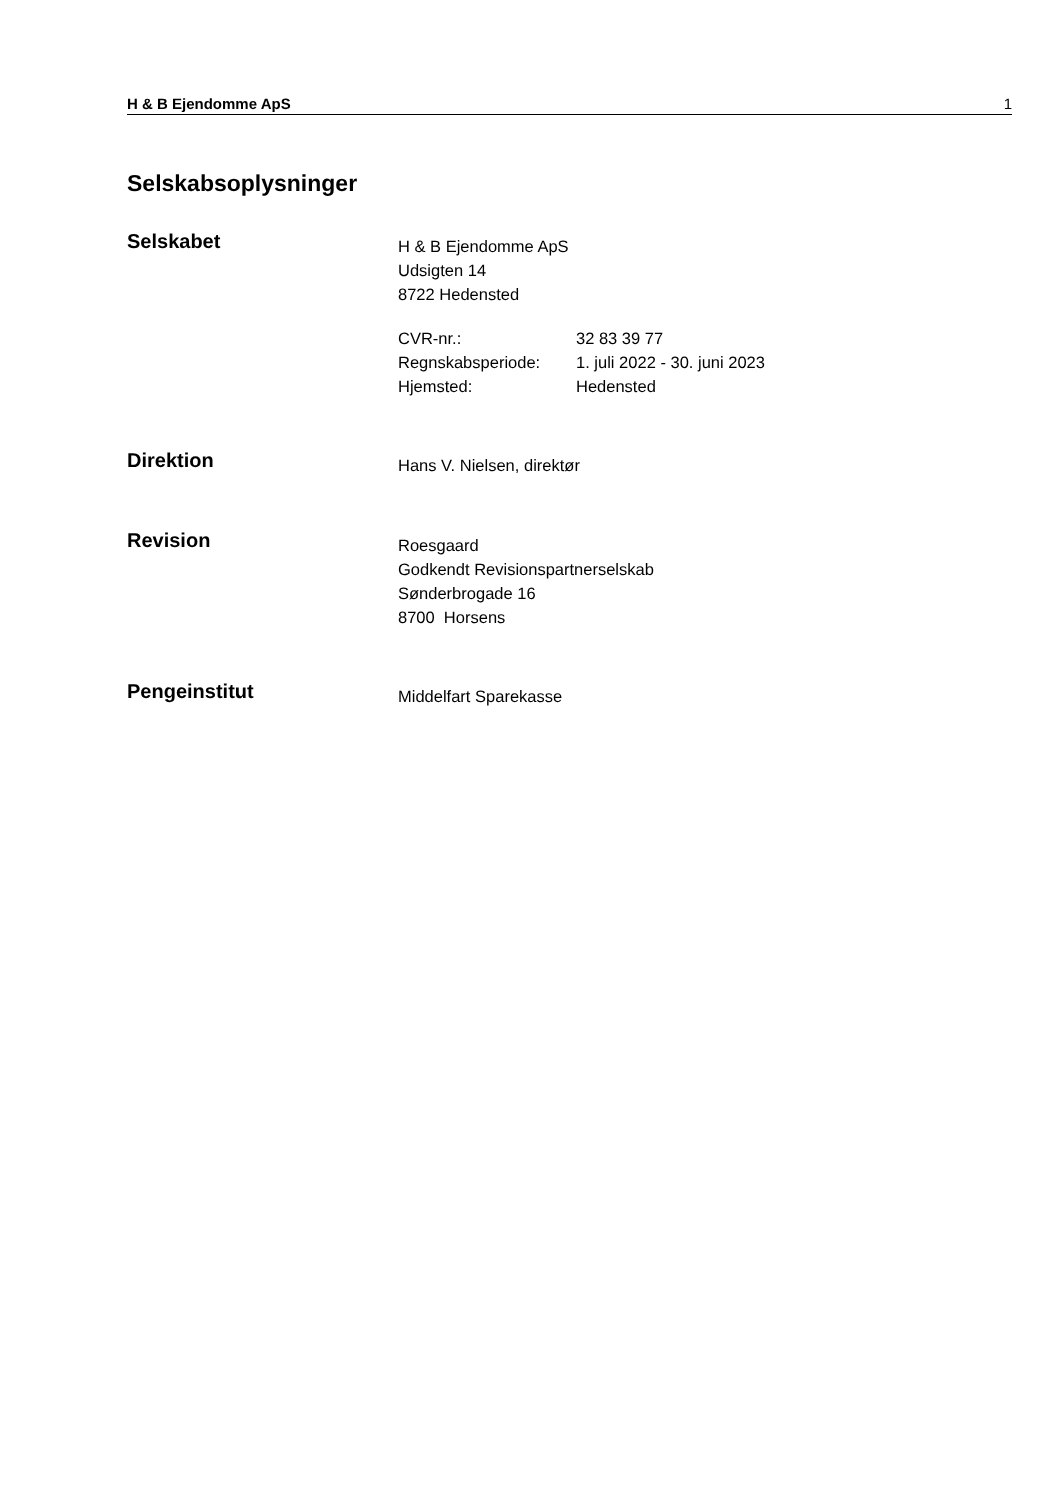H & B Ejendomme ApS 1
Selskabsoplysninger
Selskabet
H & B Ejendomme ApS
Udsigten 14
8722 Hedensted
CVR-nr.: 32 83 39 77 Regnskabsperiode: 1. juli 2022 - 30. juni 2023 Hjemsted: Hedensted
Direktion
Hans V. Nielsen, direktør
Revision
Roesgaard
Godkendt Revisionspartnerselskab
Sønderbrogade 16
8700 Horsens
Pengeinstitut
Middelfart Sparekasse